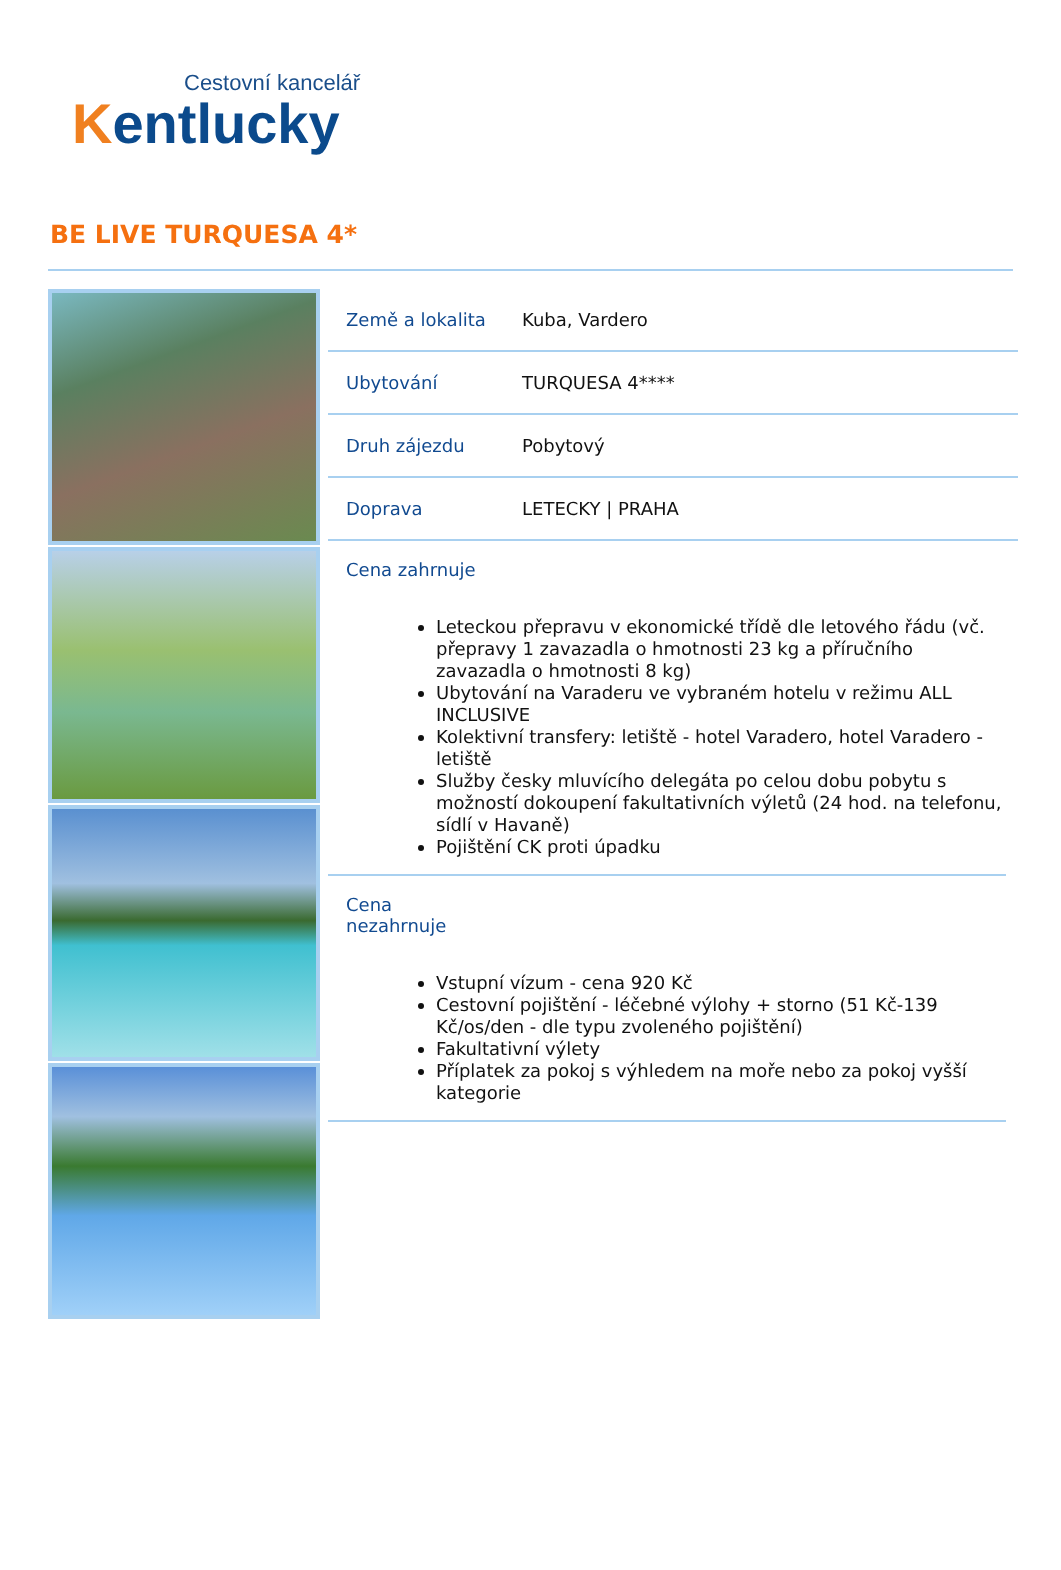Cestovní kancelář
Kentlucky
BE LIVE TURQUESA 4*
| Země a lokalita | Kuba, Vardero |
| Ubytování | TURQUESA 4**** |
| Druh zájezdu | Pobytový |
| Doprava | LETECKY / PRAHA |
Cena zahrnuje
Leteckou přepravu v ekonomické třídě dle letového řádu (vč. přepravy 1 zavazadla o hmotnosti 23 kg a příručního zavazadla o hmotnosti 8 kg)
Ubytování na Varaderu ve vybraném hotelu v režimu ALL INCLUSIVE
Kolektivní transfery: letiště - hotel Varadero, hotel Varadero - letiště
Služby česky mluvícího delegáta po celou dobu pobytu s možností dokoupení fakultativních výletů (24 hod. na telefonu, sídlí v Havaně)
Pojištění CK proti úpadku
Cena
nezahrnuje
Vstupní vízum - cena 920 Kč
Cestovní pojištění - léčebné výlohy + storno (51 Kč-139 Kč/os/den - dle typu zvoleného pojištění)
Fakultativní výlety
Příplatek za pokoj s výhledem na moře nebo za pokoj vyšší kategorie